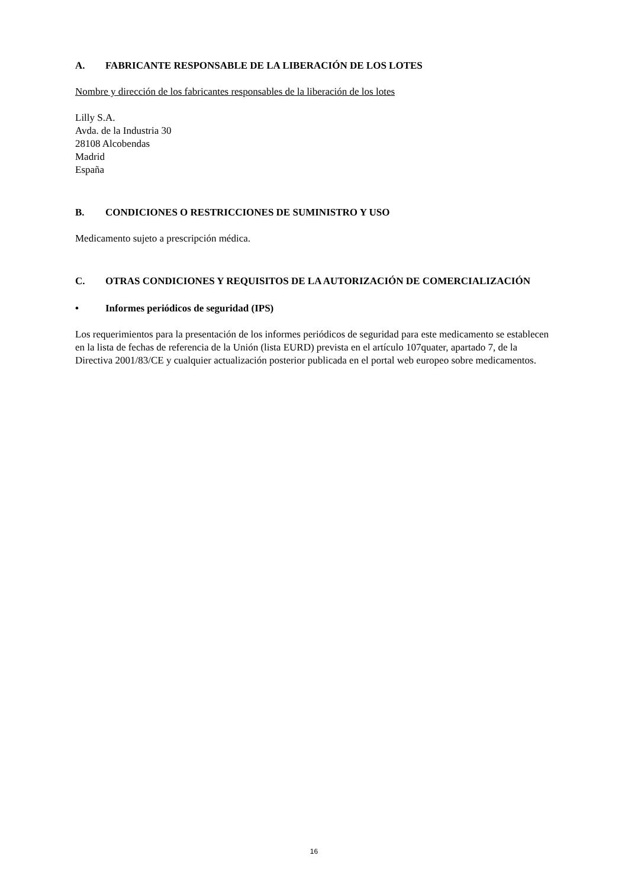A. FABRICANTE RESPONSABLE DE LA LIBERACIÓN DE LOS LOTES
Nombre y dirección de los fabricantes responsables de la liberación de los lotes
Lilly S.A.
Avda. de la Industria 30
28108 Alcobendas
Madrid
España
B. CONDICIONES O RESTRICCIONES DE SUMINISTRO Y USO
Medicamento sujeto a prescripción médica.
C. OTRAS CONDICIONES Y REQUISITOS DE LA AUTORIZACIÓN DE COMERCIALIZACIÓN
• Informes periódicos de seguridad (IPS)
Los requerimientos para la presentación de los informes periódicos de seguridad para este medicamento se establecen en la lista de fechas de referencia de la Unión (lista EURD) prevista en el artículo 107quater, apartado 7, de la Directiva 2001/83/CE y cualquier actualización posterior publicada en el portal web europeo sobre medicamentos.
16